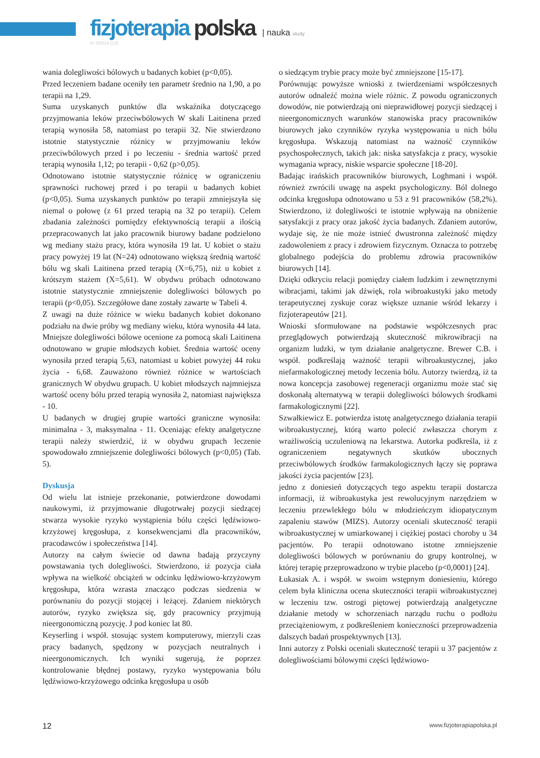fizjoterapia polska | nauka study
nr 3/2013 (13)
wania dolegliwości bólowych u badanych kobiet (p<0,05).
Przed leczeniem badane oceniły ten parametr średnio na 1,90, a po terapii na 1,29.
Suma uzyskanych punktów dla wskaźnika dotyczącego przyjmowania leków przeciwbólowych W skali Laitinena przed terapią wynosiła 58, natomiast po terapii 32. Nie stwierdzono istotnie statystycznie różnicy w przyjmowaniu leków przeciwbólowych przed i po leczeniu - średnia wartość przed terapią wynosiła 1,12; po terapii - 0,62 (p>0,05).
Odnotowano istotnie statystycznie różnicę w ograniczeniu sprawności ruchowej przed i po terapii u badanych kobiet (p<0,05). Suma uzyskanych punktów po terapii zmniejszyła się niemal o połowę (z 61 przed terapią na 32 po terapii). Celem zbadania zależności pomiędzy efektywnością terapii a ilością przepracowanych lat jako pracownik biurowy badane podzielono wg mediany stażu pracy, która wynosiła 19 lat. U kobiet o stażu pracy powyżej 19 lat (N=24) odnotowano większą średnią wartość bólu wg skali Laitinena przed terapią (X=6,75), niż u kobiet z krótszym stażem (X=5,61). W obydwu próbach odnotowano istotnie statystycznie zmniejszenie dolegliwości bólowych po terapii (p<0,05). Szczegółowe dane zostały zawarte w Tabeli 4.
Z uwagi na duże różnice w wieku badanych kobiet dokonano podziału na dwie próby wg mediany wieku, która wynosiła 44 lata. Mniejsze dolegliwości bólowe ocenione za pomocą skali Laitinena odnotowano w grupie młodszych kobiet. Średnia wartość oceny wynosiła przed terapią 5,63, natomiast u kobiet powyżej 44 roku życia - 6,68. Zauważono również różnice w wartościach granicznych W obydwu grupach. U kobiet młodszych najmniejsza wartość oceny bólu przed terapią wynosiła 2, natomiast największa - 10.
U badanych w drugiej grupie wartości graniczne wynosiła: minimalna - 3, maksymalna - 11. Oceniając efekty analgetyczne terapii należy stwierdzić, iż w obydwu grupach leczenie spowodowało zmniejszenie dolegliwości bólowych (p<0,05) (Tab. 5).
Dyskusja
Od wielu lat istnieje przekonanie, potwierdzone dowodami naukowymi, iż przyjmowanie długotrwałej pozycji siedzącej stwarza wysokie ryzyko wystąpienia bólu części lędźwiowo-krzyżowej kręgosłupa, z konsekwencjami dla pracowników, pracodawców i społeczeństwa [14].
Autorzy na całym świecie od dawna badają przyczyny powstawania tych dolegliwości. Stwierdzono, iż pozycja ciała wpływa na wielkość obciążeń w odcinku lędźwiowo-krzyżowym kręgosłupa, która wzrasta znacząco podczas siedzenia w porównaniu do pozycji stojącej i leżącej. Zdaniem niektórych autorów, ryzyko zwiększa się, gdy pracownicy przyjmują nieergonomiczną pozycję. J pod koniec lat 80.
Keyserling i współ. stosując system komputerowy, mierzyli czas pracy badanych, spędzony w pozycjach neutralnych i nieergonomicznych. Ich wyniki sugerują, że poprzez kontrolowanie błędnej postawy, ryzyko występowania bólu lędźwiowo-krzyżowego odcinka kręgosłupa u osób
o siedzącym trybie pracy może być zmniejszone [15-17].
Porównując powyższe wnioski z twierdzeniami współczesnych autorów odnaleźć można wiele różnic. Z powodu ograniczonych dowodów, nie potwierdzają oni nieprawidłowej pozycji siedzącej i nieergonomicznych warunków stanowiska pracy pracowników biurowych jako czynników ryzyka występowania u nich bólu kręgosłupa. Wskazują natomiast na ważność czynników psychospołecznych, takich jak: niska satysfakcja z pracy, wysokie wymagania wpracy, niskie wsparcie społeczne [18-20].
Badając irańskich pracowników biurowych, Loghmani i współ. również zwrócili uwagę na aspekt psychologiczny. Ból dolnego odcinka kręgosłupa odnotowano u 53 z 91 pracowników (58,2%). Stwierdzono, iż dolegliwości te istotnie wpływają na obniżenie satysfakcji z pracy oraz jakość życia badanych. Zdaniem autorów, wydaje się, że nie może istnieć dwustronna zależność między zadowoleniem z pracy i zdrowiem fizycznym. Oznacza to potrzebę globalnego podejścia do problemu zdrowia pracowników biurowych [14].
Dzięki odkryciu relacji pomiędzy ciałem ludzkim i zewnętrznymi wibracjami, takimi jak dźwięk, rola wibroakustyki jako metody terapeutycznej zyskuje coraz większe uznanie wśród lekarzy i fizjoterapeutów [21].
Wnioski sformułowane na podstawie współczesnych prac przeglądowych potwierdzają skuteczność mikrowibracji na organizm ludzki, w tym działanie analgetyczne. Brewer C.B. i współ. podkreślają ważność terapii wibroakustycznej, jako niefarmakologicznej metody leczenia bólu. Autorzy twierdzą, iż ta nowa koncepcja zasobowej regeneracji organizmu może stać się doskonałą alternatywą w terapii dolegliwości bólowych środkami farmakologicznymi [22].
Szwałkiewicz E. potwierdza istotę analgetycznego działania terapii wibroakustycznej, którą warto polecić zwłaszcza chorym z wrażliwością uczuleniową na lekarstwa. Autorka podkreśla, iż z ograniczeniem negatywnych skutków ubocznych przeciwbólowych środków farmakologicznych łączy się poprawa jakości życia pacjentów [23].
jedno z doniesień dotyczących tego aspektu terapii dostarcza informacji, iż wibroakustyka jest rewolucyjnym narzędziem w leczeniu przewlekłego bólu w młodzieńczym idiopatycznym zapaleniu stawów (MIZS). Autorzy oceniali skuteczność terapii wibroakustycznej w umiarkowanej i ciężkiej postaci choroby u 34 pacjentów. Po terapii odnotowano istotne zmniejszenie dolegliwości bólowych w porównaniu do grupy kontrolnej, w której terapię przeprowadzono w trybie placebo (p<0,0001) [24].
Łukasiak A. i współ. w swoim wstępnym doniesieniu, którego celem była kliniczna ocena skuteczności terapii wibroakustycznej w leczeniu tzw. ostrogi piętowej potwierdzają analgetyczne działanie metody w schorzeniach narządu ruchu o podłożu przeciążeniowym, z podkreśleniem konieczności przeprowadzenia dalszych badań prospektywnych [13].
Inni autorzy z Polski oceniali skuteczność terapii u 37 pacjentów z dolegliwościami bólowymi części lędźwiowo-
12 www.fizjoterapiapolska.pl